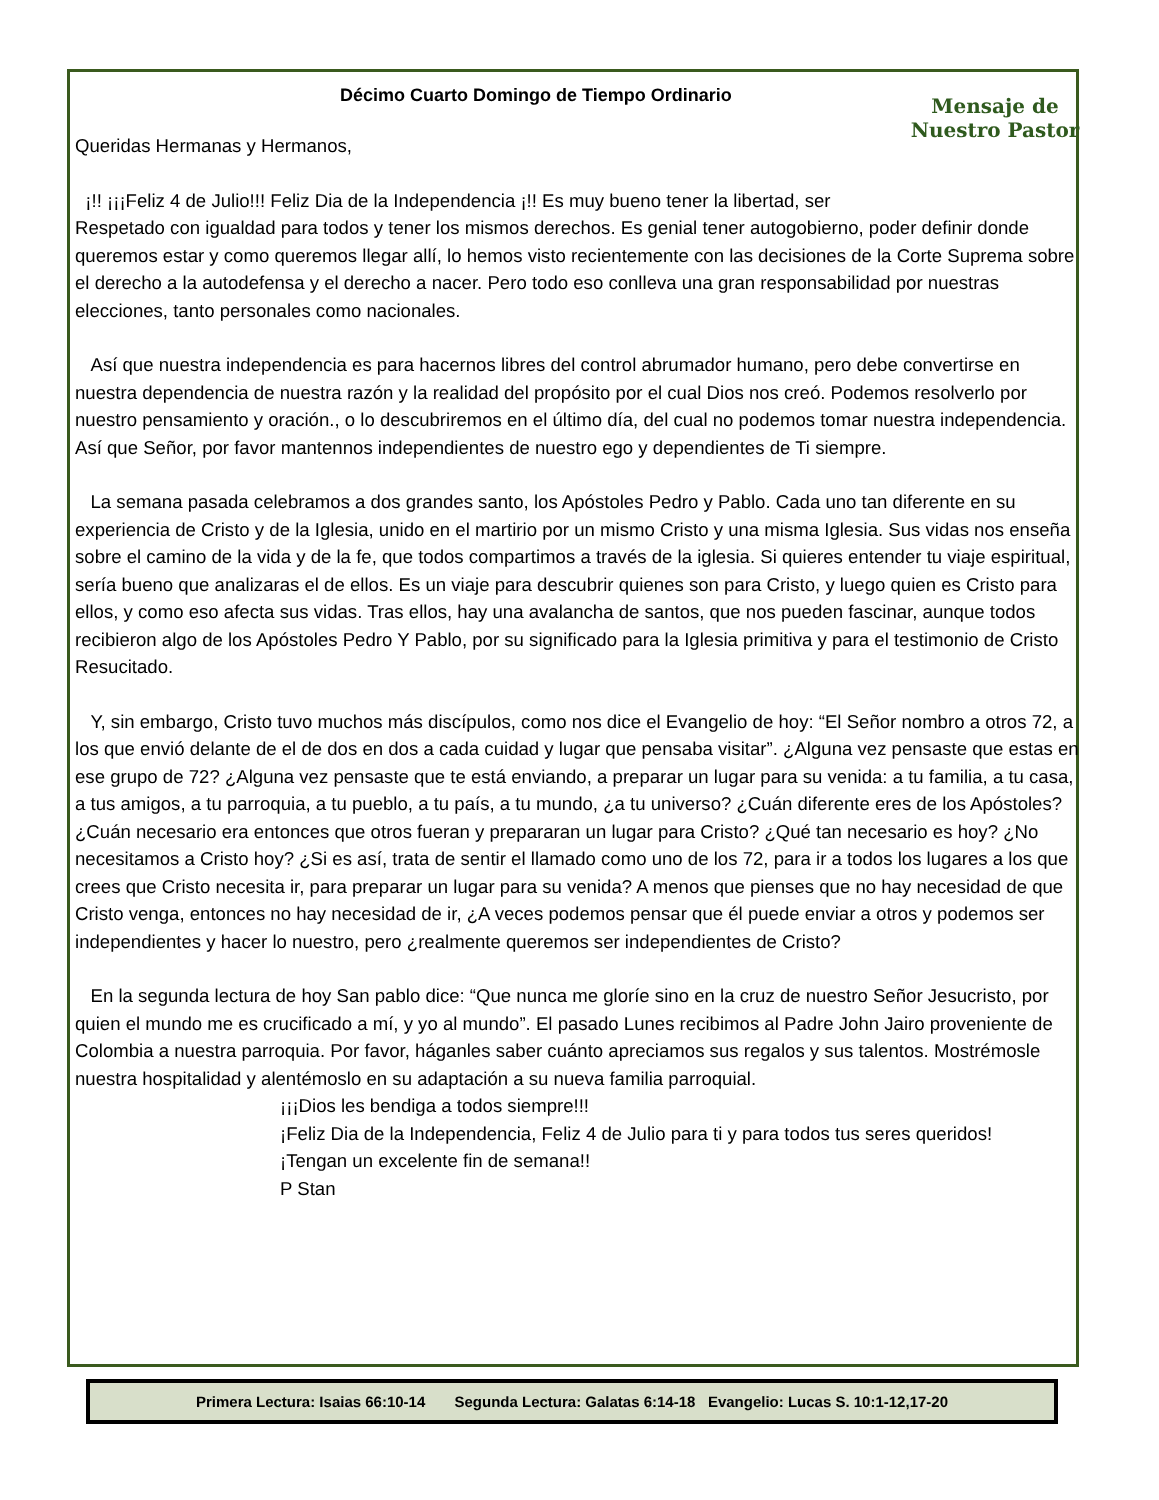Décimo Cuarto Domingo de Tiempo Ordinario
Mensaje de Nuestro Pastor
Queridas Hermanas y Hermanos,
¡!! ¡¡¡Feliz 4 de Julio!!! Feliz Dia de la Independencia ¡!! Es muy bueno tener la libertad, ser
Respetado con igualdad para todos y tener los mismos derechos. Es genial tener autogobierno, poder definir donde queremos estar y como queremos llegar allí, lo hemos visto recientemente con las decisiones de la Corte Suprema sobre el derecho a la autodefensa y el derecho a nacer. Pero todo eso conlleva una gran responsabilidad por nuestras elecciones, tanto personales como nacionales.
Así que nuestra independencia es para hacernos libres del control abrumador humano, pero debe convertirse en nuestra dependencia de nuestra razón y la realidad del propósito por el cual Dios nos creó. Podemos resolverlo por nuestro pensamiento y oración., o lo descubriremos en el último día, del cual no podemos tomar nuestra independencia. Así que Señor, por favor mantennos independientes de nuestro ego y dependientes de Ti siempre.
La semana pasada celebramos a dos grandes santo, los Apóstoles Pedro y Pablo. Cada uno tan diferente en su experiencia de Cristo y de la Iglesia, unido en el martirio por un mismo Cristo y una misma Iglesia. Sus vidas nos enseña sobre el camino de la vida y de la fe, que todos compartimos a través de la iglesia. Si quieres entender tu viaje espiritual, sería bueno que analizaras el de ellos. Es un viaje para descubrir quienes son para Cristo, y luego quien es Cristo para ellos, y como eso afecta sus vidas. Tras ellos, hay una avalancha de santos, que nos pueden fascinar, aunque todos recibieron algo de los Apóstoles Pedro Y Pablo, por su significado para la Iglesia primitiva y para el testimonio de Cristo Resucitado.
Y, sin embargo, Cristo tuvo muchos más discípulos, como nos dice el Evangelio de hoy: “El Señor nombro a otros 72, a los que envió delante de el de dos en dos a cada cuidad y lugar que pensaba visitar”. ¿Alguna vez pensaste que estas en ese grupo de 72? ¿Alguna vez pensaste que te está enviando, a preparar un lugar para su venida: a tu familia, a tu casa, a tus amigos, a tu parroquia, a tu pueblo, a tu país, a tu mundo, ¿a tu universo? ¿Cuán diferente eres de los Apóstoles? ¿Cuán necesario era entonces que otros fueran y prepararan un lugar para Cristo? ¿Qué tan necesario es hoy? ¿No necesitamos a Cristo hoy? ¿Si es así, trata de sentir el llamado como uno de los 72, para ir a todos los lugares a los que crees que Cristo necesita ir, para preparar un lugar para su venida? A menos que pienses que no hay necesidad de que Cristo venga, entonces no hay necesidad de ir, ¿A veces podemos pensar que él puede enviar a otros y podemos ser independientes y hacer lo nuestro, pero ¿realmente queremos ser independientes de Cristo?
En la segunda lectura de hoy San pablo dice: “Que nunca me gloríe sino en la cruz de nuestro Señor Jesucristo, por quien el mundo me es crucificado a mí, y yo al mundo”. El pasado Lunes recibimos al Padre John Jairo proveniente de Colombia a nuestra parroquia. Por favor, háganles saber cuánto apreciamos sus regalos y sus talentos. Mostrémosle nuestra hospitalidad y alentémoslo en su adaptación a su nueva familia parroquial.
¡¡¡Dios les bendiga a todos siempre!!!
¡Feliz Dia de la Independencia, Feliz 4 de Julio para ti y para todos tus seres queridos!
¡Tengan un excelente fin de semana!!
P Stan
Primera Lectura: Isaias 66:10-14 Segunda Lectura: Galatas 6:14-18 Evangelio: Lucas S. 10:1-12,17-20